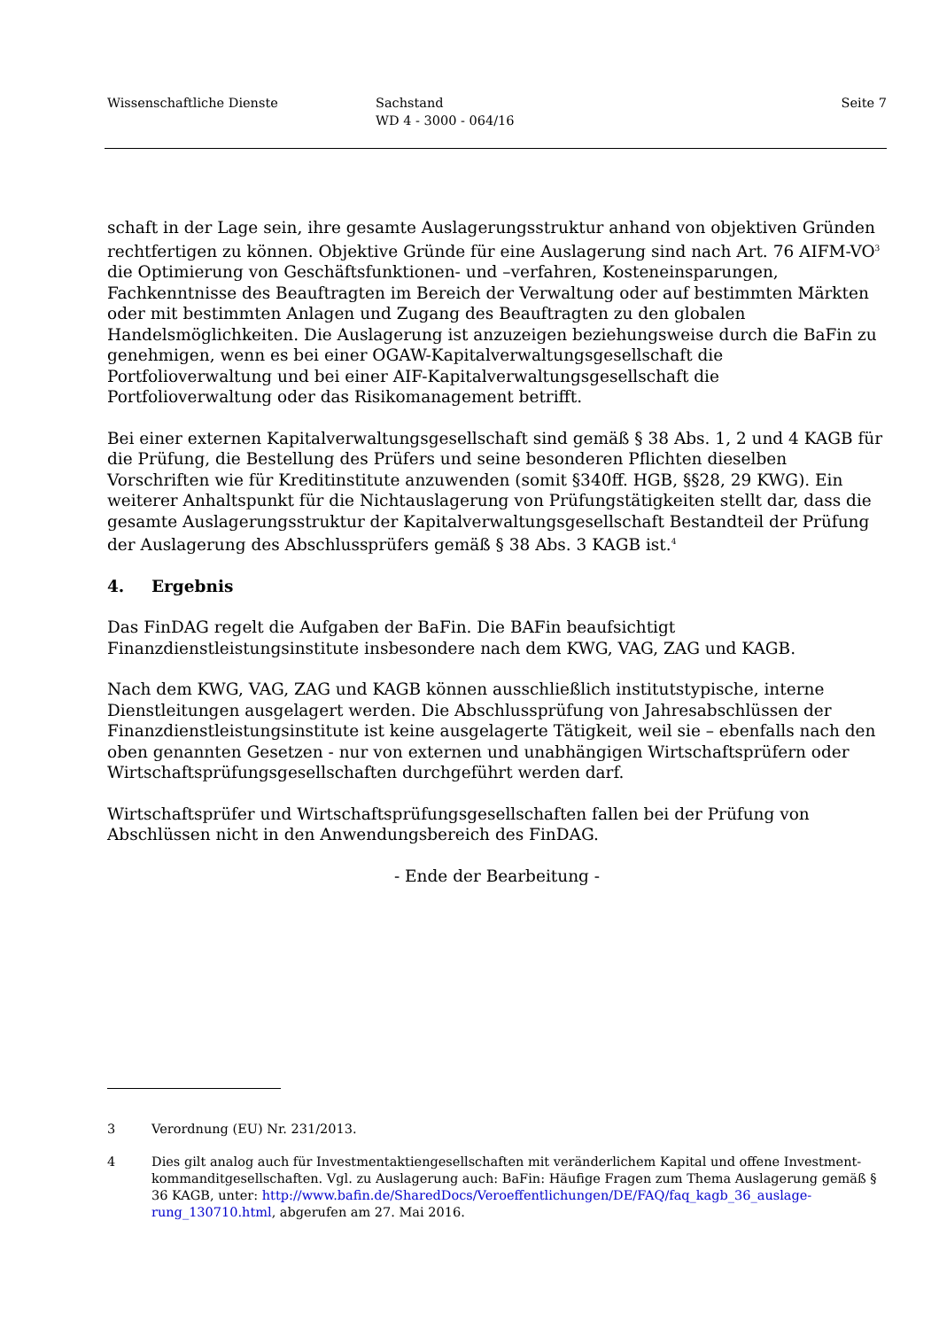Wissenschaftliche Dienste Sachstand
WD 4 - 3000 - 064/16
Seite 7
schaft in der Lage sein, ihre gesamte Auslagerungsstruktur anhand von objektiven Gründen recht­fertigen zu können. Objektive Gründe für eine Auslagerung sind nach Art. 76 AIFM-VO<sup>3</sup> die Op­timierung von Geschäftsfunktionen- und –verfahren, Kosteneinsparungen, Fachkenntnisse des Beauftragten im Bereich der Verwaltung oder auf bestimmten Märkten oder mit bestimmten An­lagen und Zugang des Beauftragten zu den globalen Handelsmöglichkeiten. Die Auslagerung ist anzuzeigen beziehungsweise durch die BaFin zu genehmigen, wenn es bei einer OGAW-Kapital­verwaltungsgesellschaft die Portfolioverwaltung und bei einer AIF-Kapitalverwaltungsgesell­schaft die Portfolioverwaltung oder das Risikomanagement betrifft.
Bei einer externen Kapitalverwaltungsgesellschaft sind gemäß § 38 Abs. 1, 2 und 4 KAGB für die Prüfung, die Bestellung des Prüfers und seine besonderen Pflichten dieselben Vorschriften wie für Kreditinstitute anzuwenden (somit §340ff. HGB, §§28, 29 KWG). Ein weiterer Anhaltspunkt für die Nichtauslagerung von Prüfungstätigkeiten stellt dar, dass die gesamte Auslagerungsstruk­tur der Kapitalverwaltungsgesellschaft Bestandteil der Prüfung der Auslagerung des Abschluss­prüfers gemäß § 38 Abs. 3 KAGB ist.<sup>4</sup>
4. Ergebnis
Das FinDAG regelt die Aufgaben der BaFin. Die BAFin beaufsichtigt Finanzdienstleistungsinsti­tute insbesondere nach dem KWG, VAG, ZAG und KAGB.
Nach dem KWG, VAG, ZAG und KAGB können ausschließlich institutstypische, interne Dienst­leitungen ausgelagert werden. Die Abschlussprüfung von Jahresabschlüssen der Finanzdienstleis­tungsinstitute ist keine ausgelagerte Tätigkeit, weil sie – ebenfalls nach den oben genannten Ge­setzen - nur von externen und unabhängigen Wirtschaftsprüfern oder Wirtschaftsprüfungsgesell­schaften durchgeführt werden darf.
Wirtschaftsprüfer und Wirtschaftsprüfungsgesellschaften fallen bei der Prüfung von Abschlüssen nicht in den Anwendungsbereich des FinDAG.
- Ende der Bearbeitung -
3 Verordnung (EU) Nr. 231/2013.
4 Dies gilt analog auch für Investmentaktiengesellschaften mit veränderlichem Kapital und offene Investment­kommanditgesellschaften. Vgl. zu Auslagerung auch: BaFin: Häufige Fragen zum Thema Auslagerung gemäß § 36 KAGB, unter: http://www.bafin.de/SharedDocs/Veroeffentlichungen/DE/FAQ/faq_kagb_36_auslage­rung_130710.html, abgerufen am 27. Mai 2016.